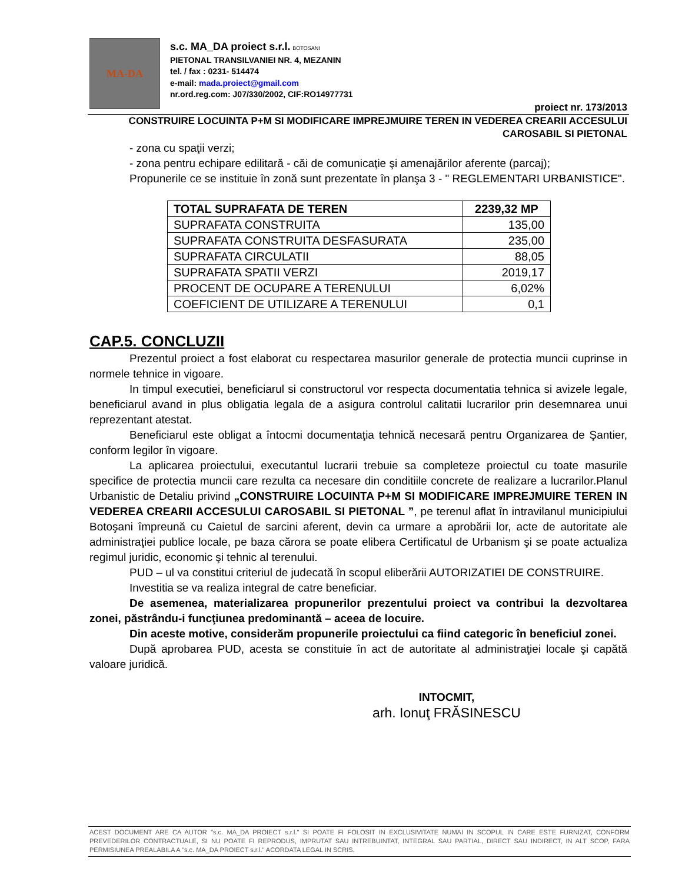MA-DA
s.c. MA_DA proiect s.r.l. BOTOSANI
PIETONAL TRANSILVANIEI NR. 4, MEZANIN
tel. / fax : 0231- 514474
e-mail: mada.proiect@gmail.com
nr.ord.reg.com: J07/330/2002, CIF:RO14977731
proiect nr. 173/2013
CONSTRUIRE LOCUINTA P+M SI MODIFICARE IMPREJMUIRE TEREN IN VEDEREA CREARII ACCESULUI
CAROSABIL SI PIETONAL
- zona cu spaţii verzi;
- zona pentru echipare edilitară - căi de comunicaţie şi amenajărilor aferente (parcaj);
Propunerile ce se instituie în zonă sunt prezentate în planşa 3 - " REGLEMENTARI URBANISTICE".
| TOTAL SUPRAFATA DE TEREN | 2239,32 MP |
| SUPRAFATA CONSTRUITA | 135,00 |
| SUPRAFATA CONSTRUITA DESFASURATA | 235,00 |
| SUPRAFATA CIRCULATII | 88,05 |
| SUPRAFATA SPATII VERZI | 2019,17 |
| PROCENT DE OCUPARE A TERENULUI | 6,02% |
| COEFICIENT DE UTILIZARE A TERENULUI | 0,1 |
CAP.5. CONCLUZII
Prezentul proiect a fost elaborat cu respectarea masurilor generale de protectia muncii cuprinse in normele tehnice in vigoare.
In timpul executiei, beneficiarul si constructorul vor respecta documentatia tehnica si avizele legale, beneficiarul avand in plus obligatia legala de a asigura controlul calitatii lucrarilor prin desemnarea unui reprezentant atestat.
Beneficiarul este obligat a întocmi documentaţia tehnică necesară pentru Organizarea de Şantier, conform legilor în vigoare.
La aplicarea proiectului, executantul lucrarii trebuie sa completeze proiectul cu toate masurile specifice de protectia muncii care rezulta ca necesare din conditiile concrete de realizare a lucrarilor.Planul Urbanistic de Detaliu privind „CONSTRUIRE LOCUINTA P+M SI MODIFICARE IMPREJMUIRE TEREN IN VEDEREA CREARII ACCESULUI CAROSABIL SI PIETONAL ”, pe terenul aflat în intravilanul municipiului Botoşani împreună cu Caietul de sarcini aferent, devin ca urmare a aprobării lor, acte de autoritate ale administraţiei publice locale, pe baza cărora se poate elibera Certificatul de Urbanism şi se poate actualiza regimul juridic, economic şi tehnic al terenului.
PUD – ul va constitui criteriul de judecată în scopul eliberării AUTORIZATIEI DE CONSTRUIRE.
Investitia se va realiza integral de catre beneficiar.
De asemenea, materializarea propunerilor prezentului proiect va contribui la dezvoltarea zonei, păstrându-i funcţiunea predominantă – aceea de locuire.
Din aceste motive, considerăm propunerile proiectului ca fiind categoric în beneficiul zonei.
După aprobarea PUD, acesta se constituie în act de autoritate al administraţiei locale şi capătă valoare juridică.
INTOCMIT,
arh. Ionuţ FRĂSINESCU
ACEST DOCUMENT ARE CA AUTOR "s.c. MA_DA PROIECT s.r.l." SI POATE FI FOLOSIT IN EXCLUSIVITATE NUMAI IN SCOPUL IN CARE ESTE FURNIZAT, CONFORM PREVEDERILOR CONTRACTUALE, SI NU POATE FI REPRODUS, IMPRUTAT SAU INTREBUINTAT, INTEGRAL SAU PARTIAL, DIRECT SAU INDIRECT, IN ALT SCOP, FARA PERMISIUNEA PREALABILA A "s.c. MA_DA PROIECT s.r.l." ACORDATA LEGAL IN SCRIS.